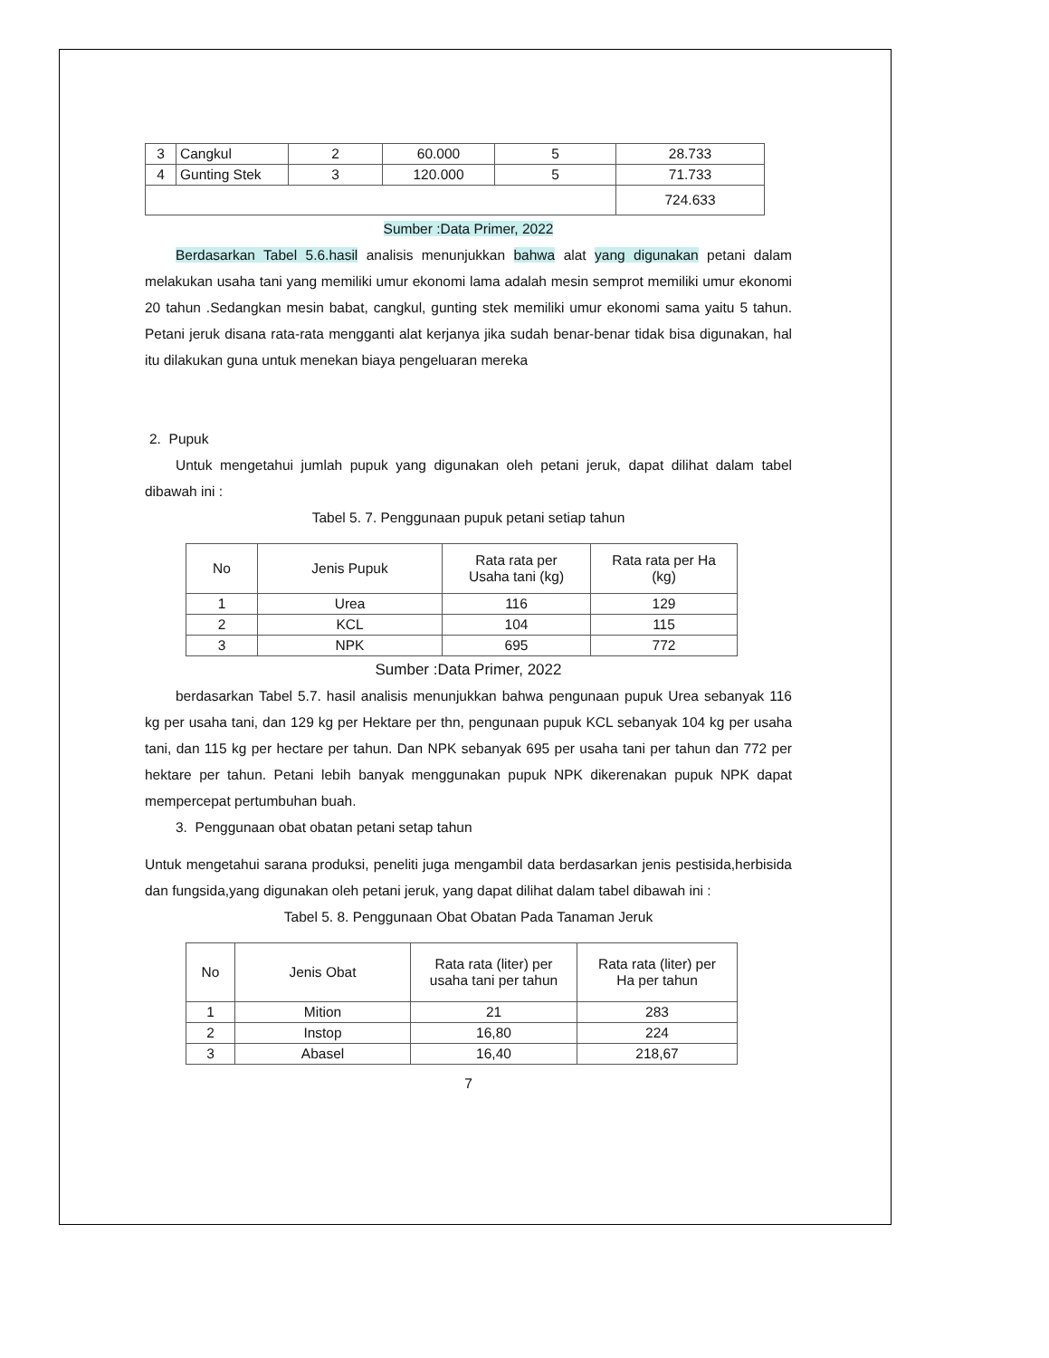| 3 | Cangkul | 2 | 60.000 | 5 | 28.733 |
| 4 | Gunting Stek | 3 | 120.000 | 5 | 71.733 |
| | | | | | 724.633 |
Sumber :Data Primer, 2022
Berdasarkan Tabel 5.6.hasil analisis menunjukkan bahwa alat yang digunakan petani dalam melakukan usaha tani yang memiliki umur ekonomi lama adalah mesin semprot memiliki umur ekonomi 20 tahun .Sedangkan mesin babat, cangkul, gunting stek memiliki umur ekonomi sama yaitu 5 tahun. Petani jeruk disana rata-rata mengganti alat kerjanya jika sudah benar-benar tidak bisa digunakan, hal itu dilakukan guna untuk menekan biaya pengeluaran mereka
2. Pupuk
Untuk mengetahui jumlah pupuk yang digunakan oleh petani jeruk, dapat dilihat dalam tabel dibawah ini :
Tabel 5. 7. Penggunaan pupuk petani setiap tahun
| No | Jenis Pupuk | Rata rata per Usaha tani (kg) | Rata rata per Ha (kg) |
| --- | --- | --- | --- |
| 1 | Urea | 116 | 129 |
| 2 | KCL | 104 | 115 |
| 3 | NPK | 695 | 772 |
Sumber :Data Primer, 2022
berdasarkan Tabel 5.7. hasil analisis menunjukkan bahwa pengunaan pupuk Urea sebanyak 116 kg per usaha tani, dan 129 kg per Hektare per thn, pengunaan pupuk KCL sebanyak 104 kg per usaha tani, dan 115 kg per hectare per tahun. Dan NPK sebanyak 695 per usaha tani per tahun dan 772 per hektare per tahun. Petani lebih banyak menggunakan pupuk NPK dikerenakan pupuk NPK dapat mempercepat pertumbuhan buah.
3. Penggunaan obat obatan petani setap tahun
Untuk mengetahui sarana produksi, peneliti juga mengambil data berdasarkan jenis pestisida,herbisida dan fungsida,yang digunakan oleh petani jeruk, yang dapat dilihat dalam tabel dibawah ini :
Tabel 5. 8. Penggunaan Obat Obatan Pada Tanaman Jeruk
| No | Jenis Obat | Rata rata (liter) per usaha tani per tahun | Rata rata (liter) per Ha per tahun |
| --- | --- | --- | --- |
| 1 | Mition | 21 | 283 |
| 2 | Instop | 16,80 | 224 |
| 3 | Abasel | 16,40 | 218,67 |
7